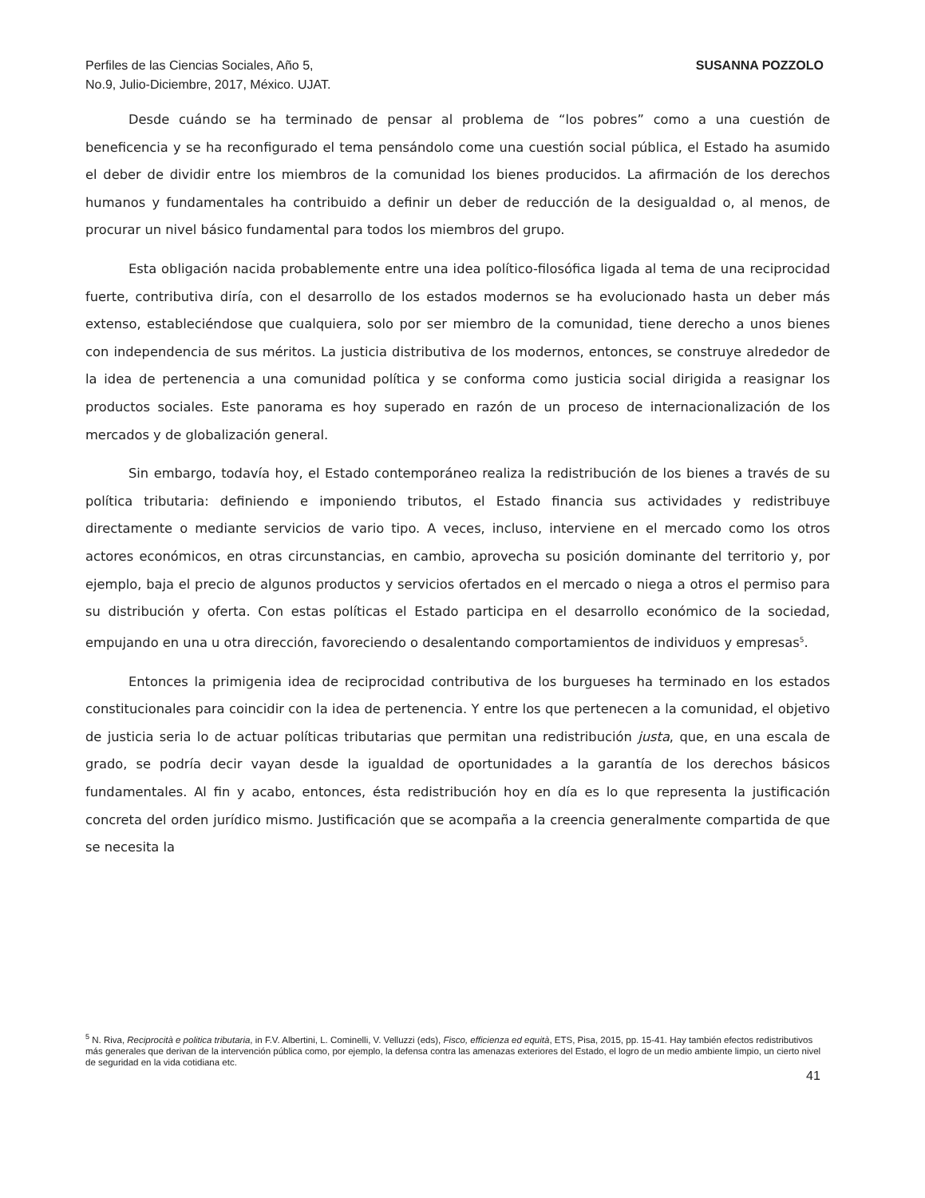Perfiles de las Ciencias Sociales, Año 5,
No.9, Julio-Diciembre, 2017, México. UJAT.
SUSANNA POZZOLO
Desde cuándo se ha terminado de pensar al problema de “los pobres” como a una cuestión de beneficencia y se ha reconfigurado el tema pensándolo come una cuestión social pública, el Estado ha asumido el deber de dividir entre los miembros de la comunidad los bienes producidos. La afirmación de los derechos humanos y fundamentales ha contribuido a definir un deber de reducción de la desigualdad o, al menos, de procurar un nivel básico fundamental para todos los miembros del grupo.
Esta obligación nacida probablemente entre una idea político-filosófica ligada al tema de una reciprocidad fuerte, contributiva diría, con el desarrollo de los estados modernos se ha evolucionado hasta un deber más extenso, estableciéndose que cualquiera, solo por ser miembro de la comunidad, tiene derecho a unos bienes con independencia de sus méritos. La justicia distributiva de los modernos, entonces, se construye alrededor de la idea de pertenencia a una comunidad política y se conforma como justicia social dirigida a reasignar los productos sociales. Este panorama es hoy superado en razón de un proceso de internacionalización de los mercados y de globalización general.
Sin embargo, todavía hoy, el Estado contemporáneo realiza la redistribución de los bienes a través de su política tributaria: definiendo e imponiendo tributos, el Estado financia sus actividades y redistribuye directamente o mediante servicios de vario tipo. A veces, incluso, interviene en el mercado como los otros actores económicos, en otras circunstancias, en cambio, aprovecha su posición dominante del territorio y, por ejemplo, baja el precio de algunos productos y servicios ofertados en el mercado o niega a otros el permiso para su distribución y oferta. Con estas políticas el Estado participa en el desarrollo económico de la sociedad, empujando en una u otra dirección, favoreciendo o desalentando comportamientos de individuos y empresas<sup>5</sup>.
Entonces la primigenia idea de reciprocidad contributiva de los burgueses ha terminado en los estados constitucionales para coincidir con la idea de pertenencia. Y entre los que pertenecen a la comunidad, el objetivo de justicia seria lo de actuar políticas tributarias que permitan una redistribución justa, que, en una escala de grado, se podría decir vayan desde la igualdad de oportunidades a la garantía de los derechos básicos fundamentales. Al fin y acabo, entonces, ésta redistribución hoy en día es lo que representa la justificación concreta del orden jurídico mismo. Justificación que se acompaña a la creencia generalmente compartida de que se necesita la
<sup>5</sup> N. Riva, Reciprocità e politica tributaria, in F.V. Albertini, L. Cominelli, V. Velluzzi (eds), Fisco, efficienza ed equità, ETS, Pisa, 2015, pp. 15-41. Hay también efectos redistributivos más generales que derivan de la intervención pública como, por ejemplo, la defensa contra las amenazas exteriores del Estado, el logro de un medio ambiente limpio, un cierto nivel de seguridad en la vida cotidiana etc.
41